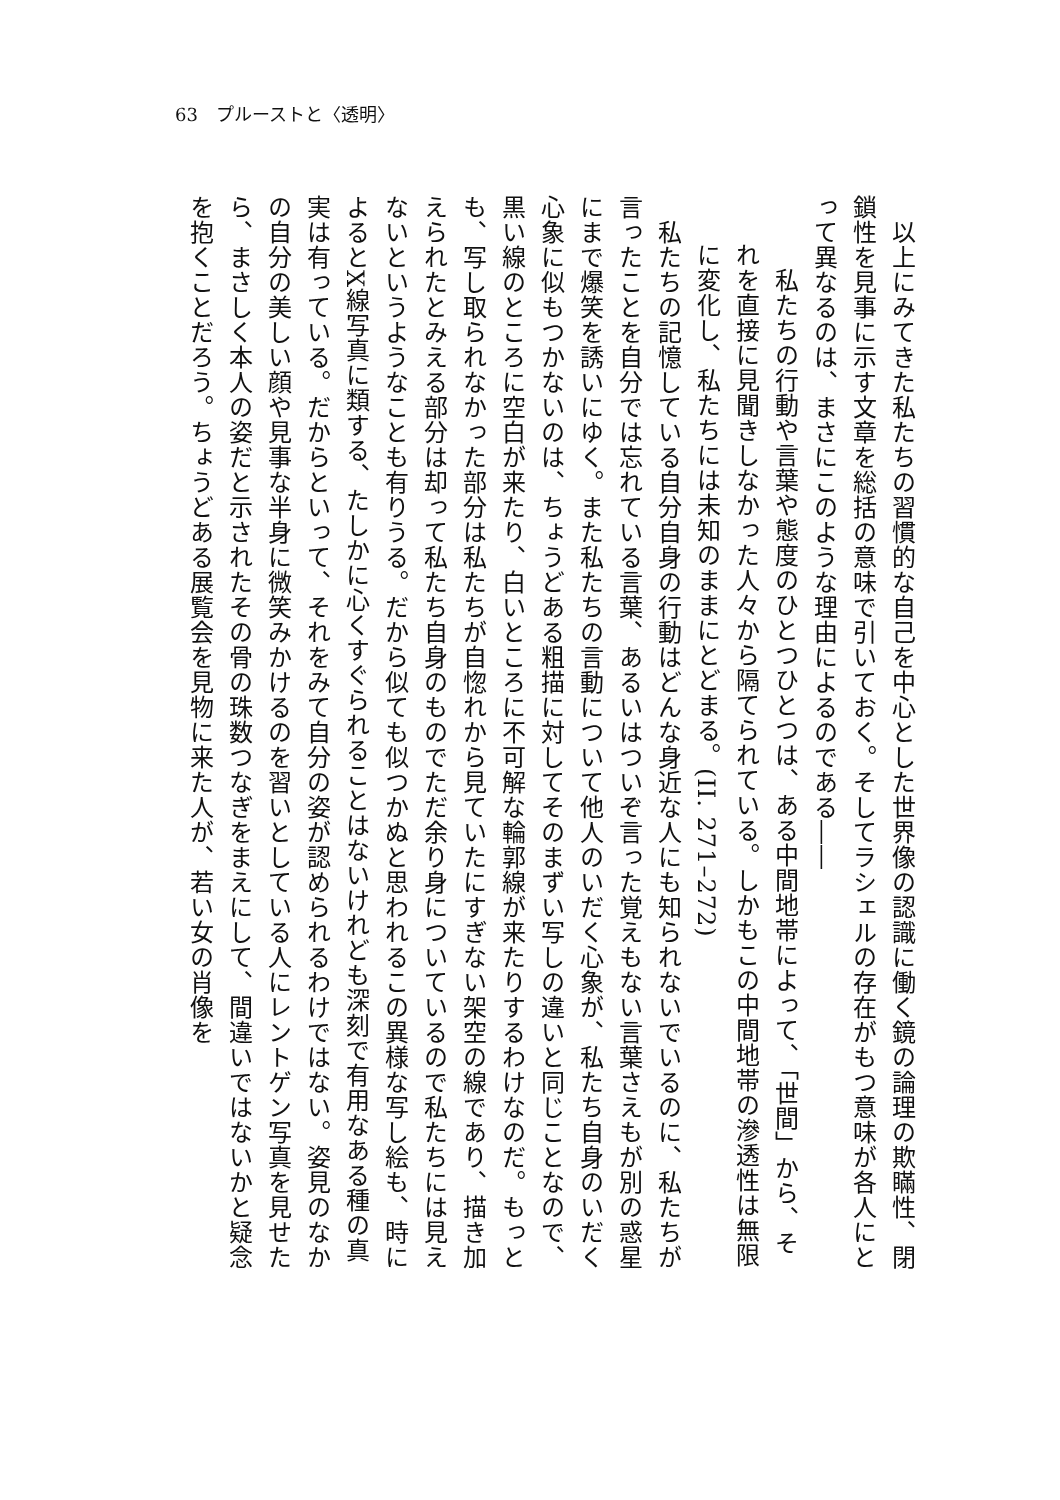63　プルーストと〈透明〉
　以上にみてきた私たちの習慣的な自己を中心とした世界像の認識に働く鏡の論理の欺瞞性、閉鎖性を見事に示す文章を総括の意味で引いておく。そしてラシェルの存在がもつ意味が各人にとって異なるのは、まさにこのような理由によるのである――
　私たちの行動や言葉や態度のひとつひとつは、ある中間地帯によって、「世間」から、それを直接に見聞きしなかった人々から隔てられている。しかもこの中間地帯の滲透性は無限に変化し、私たちには未知のままにとどまる。(II. 271–272)
　私たちの記憶している自分自身の行動はどんな身近な人にも知られないでいるのに、私たちが言ったことを自分では忘れている言葉、あるいはついぞ言った覚えもない言葉さえもが別の惑星にまで爆笑を誘いにゆく。また私たちの言動について他人のいだく心象が、私たち自身のいだく心象に似もつかないのは、ちょうどある粗描に対してそのまずい写しの違いと同じことなので、黒い線のところに空白が来たり、白いところに不可解な輪郭線が来たりするわけなのだ。もっとも、写し取られなかった部分は私たちが自惚れから見ていたにすぎない架空の線であり、描き加えられたとみえる部分は却って私たち自身のものでただ余り身についているので私たちには見えないというようなことも有りうる。だから似ても似つかぬと思われるこの異様な写し絵も、時によるとX線写真に類する、たしかに心くすぐられることはないけれども深刻で有用なある種の真実は有っている。だからといって、それをみて自分の姿が認められるわけではない。姿見のなかの自分の美しい顔や見事な半身に微笑みかけるのを習いとしている人にレントゲン写真を見せたら、まさしく本人の姿だと示されたその骨の珠数つなぎをまえにして、間違いではないかと疑念を抱くことだろう。ちょうどある展覧会を見物に来た人が、若い女の肖像を